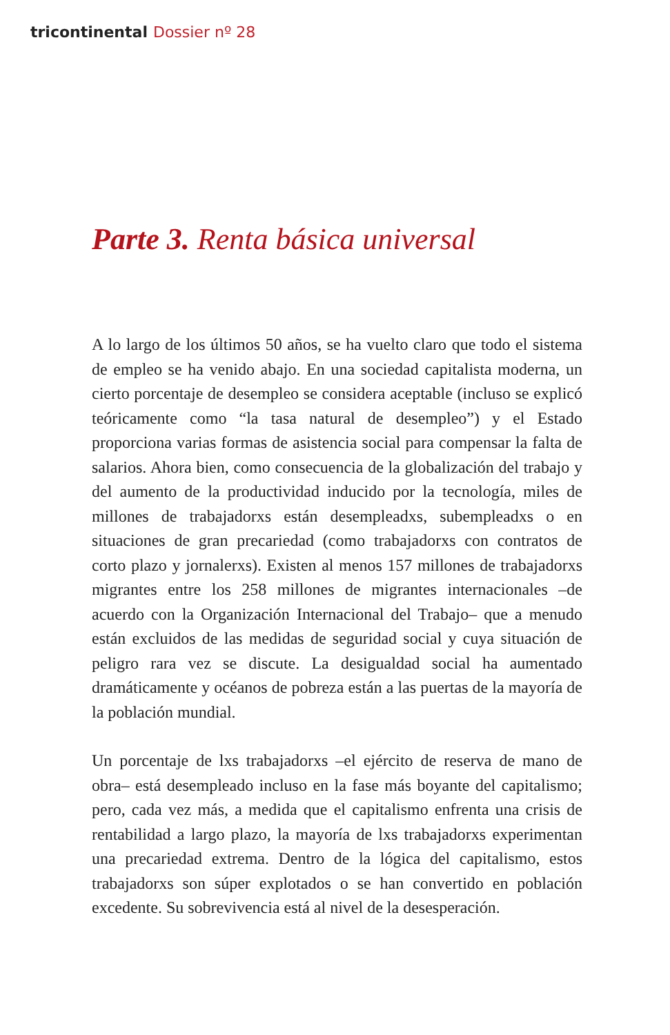tricontinental Dossier nº 28
Parte 3. Renta básica universal
A lo largo de los últimos 50 años, se ha vuelto claro que todo el sistema de empleo se ha venido abajo. En una sociedad capitalista moderna, un cierto porcentaje de desempleo se considera aceptable (incluso se explicó teóricamente como “la tasa natural de desempleo”) y el Estado proporciona varias formas de asistencia social para compensar la falta de salarios. Ahora bien, como consecuencia de la globalización del trabajo y del aumento de la productividad inducido por la tecnología, miles de millones de trabajadorxs están desempleadxs, subempleadxs o en situaciones de gran precariedad (como trabajadorxs con contratos de corto plazo y jornalerxs). Existen al menos 157 millones de trabajadorxs migrantes entre los 258 millones de migrantes internacionales –de acuerdo con la Organización Internacional del Trabajo– que a menudo están excluidos de las medidas de seguridad social y cuya situación de peligro rara vez se discute. La desigualdad social ha aumentado dramáticamente y océanos de pobreza están a las puertas de la mayoría de la población mundial.
Un porcentaje de lxs trabajadorxs –el ejército de reserva de mano de obra– está desempleado incluso en la fase más boyante del capitalismo; pero, cada vez más, a medida que el capitalismo enfrenta una crisis de rentabilidad a largo plazo, la mayoría de lxs trabajadorxs experimentan una precariedad extrema. Dentro de la lógica del capitalismo, estos trabajadorxs son súper explotados o se han convertido en población excedente. Su sobrevivencia está al nivel de la desesperación.